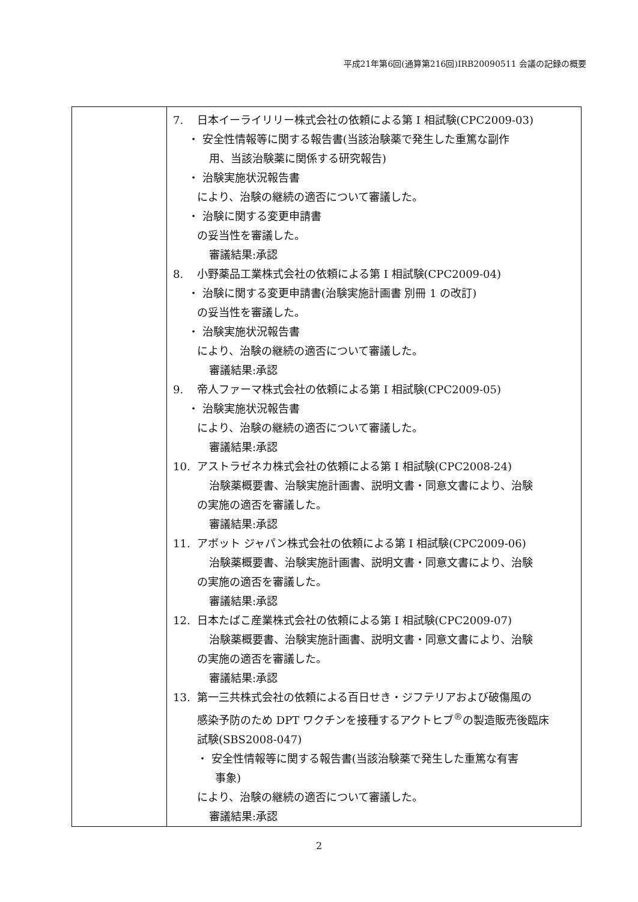平成21年第6回(通算第216回)IRB20090511 会議の記録の概要
| | 7. 日本イーライリリー株式会社の依頼による第 I 相試験(CPC2009-03) ・ 安全性情報等に関する報告書(当該治験薬で発生した重篤な副作 用、当該治験薬に関係する研究報告) ・ 治験実施状況報告書 により、治験の継続の適否について審議した。 ・ 治験に関する変更申請書 の妥当性を審議した。 審議結果:承認 8. 小野薬品工業株式会社の依頼による第 I 相試験(CPC2009-04) ・ 治験に関する変更申請書(治験実施計画書 別冊 1 の改訂) の妥当性を審議した。 ・ 治験実施状況報告書 により、治験の継続の適否について審議した。 審議結果:承認 9. 帝人ファーマ株式会社の依頼による第 I 相試験(CPC2009-05) ・ 治験実施状況報告書 により、治験の継続の適否について審議した。 審議結果:承認 10. アストラゼネカ株式会社の依頼による第 I 相試験(CPC2008-24) 治験薬概要書、治験実施計画書、説明文書・同意文書により、治験 の実施の適否を審議した。 審議結果:承認 11. アボット ジャパン株式会社の依頼による第 I 相試験(CPC2009-06) 治験薬概要書、治験実施計画書、説明文書・同意文書により、治験 の実施の適否を審議した。 審議結果:承認 12. 日本たばこ産業株式会社の依頼による第 I 相試験(CPC2009-07) 治験薬概要書、治験実施計画書、説明文書・同意文書により、治験 の実施の適否を審議した。 審議結果:承認 13. 第一三共株式会社の依頼による百日せき・ジフテリアおよび破傷風の 感染予防のため DPT ワクチンを接種するアクトヒブ<sup>®</sup>の製造販売後臨床 試験(SBS2008-047) ・ 安全性情報等に関する報告書(当該治験薬で発生した重篤な有害 事象) により、治験の継続の適否について審議した。 審議結果:承認 |
2